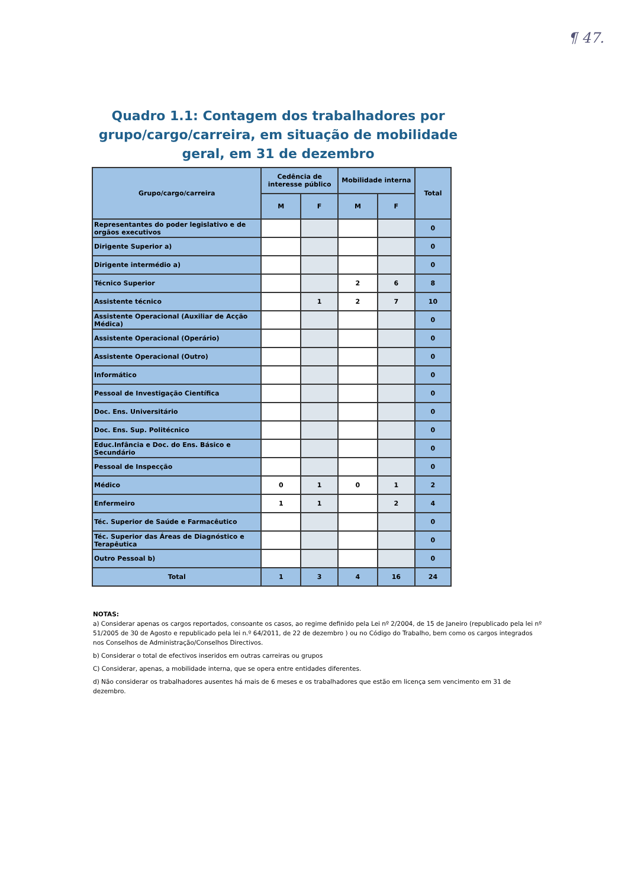¶ 47.
Quadro 1.1: Contagem dos trabalhadores por
grupo/cargo/carreira, em situação de mobilidade
geral, em 31 de dezembro
| Grupo/cargo/carreira | Cedência de interesse público | | Mobilidade interna | | Total |
| --- | --- | --- | --- | --- | --- |
| | M | F | M | F | |
| Representantes do poder legislativo e de orgãos executivos | | | | | 0 |
| Dirigente Superior a) | | | | | 0 |
| Dirigente intermédio a) | | | | | 0 |
| Técnico Superior | | | 2 | 6 | 8 |
| Assistente técnico | | 1 | 2 | 7 | 10 |
| Assistente Operacional (Auxiliar de Acção Médica) | | | | | 0 |
| Assistente Operacional (Operário) | | | | | 0 |
| Assistente Operacional (Outro) | | | | | 0 |
| Informático | | | | | 0 |
| Pessoal de Investigação Científica | | | | | 0 |
| Doc. Ens. Universitário | | | | | 0 |
| Doc. Ens. Sup. Politécnico | | | | | 0 |
| Educ.Infância e Doc. do Ens. Básico e Secundário | | | | | 0 |
| Pessoal de Inspecção | | | | | 0 |
| Médico | 0 | 1 | 0 | 1 | 2 |
| Enfermeiro | 1 | 1 | | 2 | 4 |
| Téc. Superior de Saúde e Farmacêutico | | | | | 0 |
| Téc. Superior das Áreas de Diagnóstico e Terapêutica | | | | | 0 |
| Outro Pessoal b) | | | | | 0 |
| Total | 1 | 3 | 4 | 16 | 24 |
NOTAS:
a) Considerar apenas os cargos reportados, consoante os casos, ao regime definido pela Lei nº 2/2004, de 15 de Janeiro (republicado pela lei nº 51/2005 de 30 de Agosto e republicado pela lei n.º 64/2011, de 22 de dezembro ) ou no Código do Trabalho, bem como os cargos integrados nos Conselhos de Administração/Conselhos Directivos.
b) Considerar o total de efectivos inseridos em outras carreiras ou grupos
C) Considerar, apenas, a mobilidade interna, que se opera entre entidades diferentes.
d) Não considerar os trabalhadores ausentes há mais de 6 meses e os trabalhadores que estão em licença sem vencimento em 31 de dezembro.